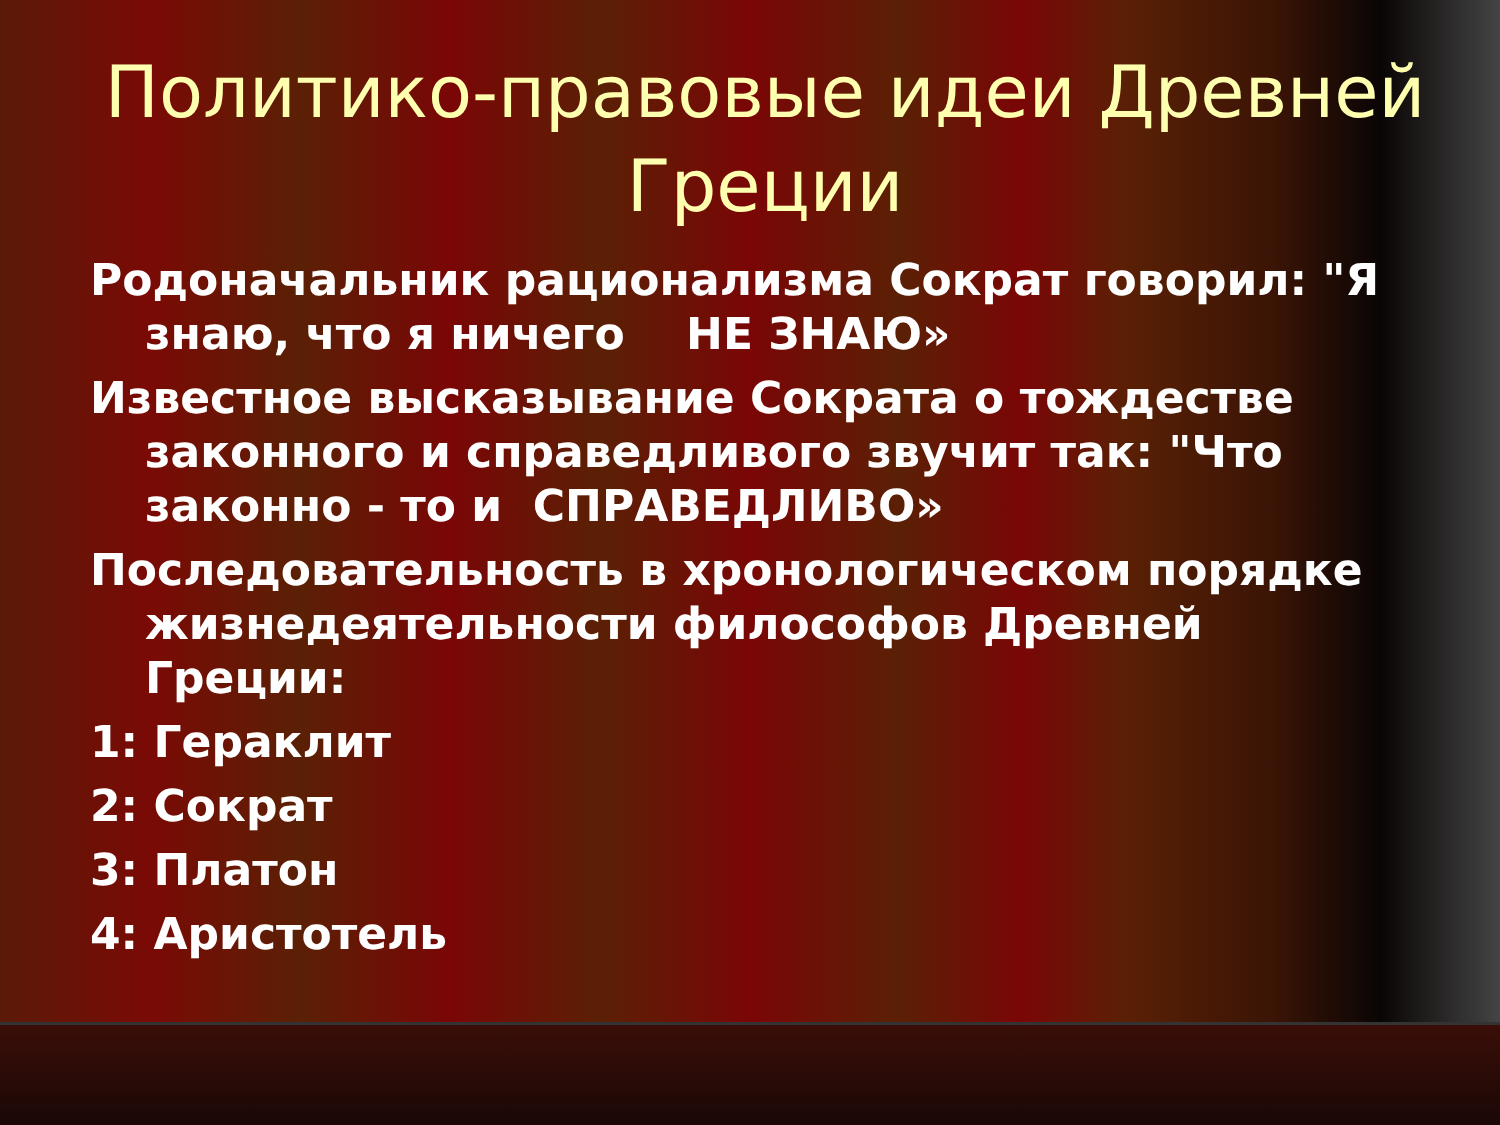Политико-правовые идеи Древней Греции
Родоначальник рационализма Сократ говорил: "Я знаю, что я ничего НЕ ЗНАЮ»
Известное высказывание Сократа о тождестве законного и справедливого звучит так: "Что законно - то и СПРАВЕДЛИВО»
Последовательность в хронологическом порядке жизнедеятельности философов Древней Греции:
1: Гераклит
2: Сократ
3: Платон
4: Аристотель